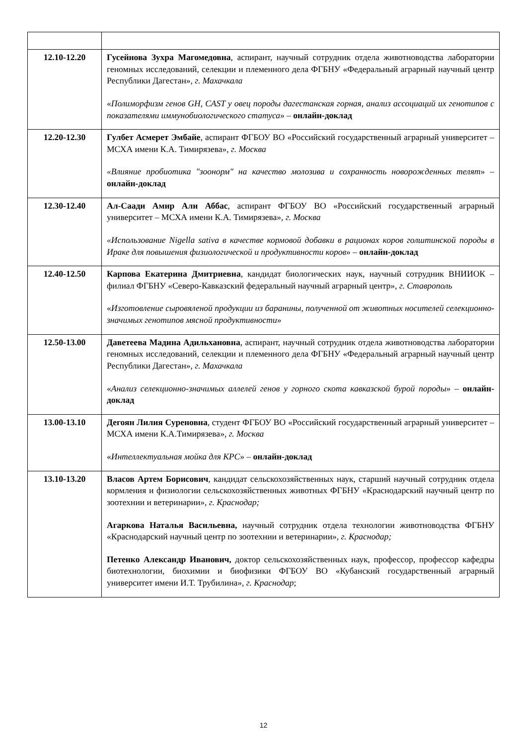| 12.10-12.20 | Гусейнова Зухра Магомедовна , аспирант, научный сотрудник отдела животноводства лаборатории геномных исследований, селекции и племенного дела ФГБНУ «Федеральный аграрный научный центр Республики Дагестан», г. Махачкала « Полиморфизм генов GH, CAST у овец породы дагестанская горная, анализ ассоциаций их генотипов с показателями иммунобиологического статуса » – онлайн-доклад |
| 12.20-12.30 | Гулбет Асмерет Эмбайе , аспирант ФГБОУ ВО «Российский государственный аграрный университет – МСХА имени К.А. Тимирязева», г. Москва «Влияние пробиотика "зоонорм" на качество молозива и сохранность новорожденных телят » – онлайн-доклад |
| 12.30-12.40 | Ал-Саади Амир Али Аббас , аспирант ФГБОУ ВО «Российский государственный аграрный университет – МСХА имени К.А. Тимирязева», г. Москва «Использование Nigella sativa в качестве кормовой добавки в рационах коров голштинской породы в Ираке для повышения физиологической и продуктивности коров » – онлайн-доклад |
| 12.40-12.50 | Карпова Екатерина Дмитриевна , кандидат биологических наук, научный сотрудник ВНИИОК – филиал ФГБНУ «Северо-Кавказский федеральный научный аграрный центр», г. Ставрополь « Изготовление сыровяленой продукции из баранины, полученной от животных носителей селекционно-значимых генотипов мясной продуктивности » |
| 12.50-13.00 | Даветеева Мадина Адильхановна , аспирант, научный сотрудник отдела животноводства лаборатории геномных исследований, селекции и племенного дела ФГБНУ «Федеральный аграрный научный центр Республики Дагестан», г. Махачкала « Анализ селекционно-значимых аллелей генов у горного скота кавказской бурой породы » – онлайн-доклад |
| 13.00-13.10 | Дегоян Лилия Суреновна , студент ФГБОУ ВО «Российский государственный аграрный университет – МСХА имени К.А.Тимирязева», г. Москва « Интеллектуальная мойка для КРС » – онлайн-доклад |
| 13.10-13.20 | Власов Артем Борисович , кандидат сельскохозяйственных наук, старший научный сотрудник отдела кормления и физиологии сельскохозяйственных животных ФГБНУ «Краснодарский научный центр по зоотехнии и ветеринарии», г. Краснодар; Агаркова Наталья Васильевна, научный сотрудник отдела технологии животноводства ФГБНУ «Краснодарский научный центр по зоотехнии и ветеринарии», г. Краснодар; Петенко Александр Иванович, доктор сельскохозяйственных наук, профессор, профессор кафедры биотехнологии, биохимии и биофизики ФГБОУ ВО «Кубанский государственный аграрный университет имени И.Т. Трубилина», г. Краснодар ; |
12